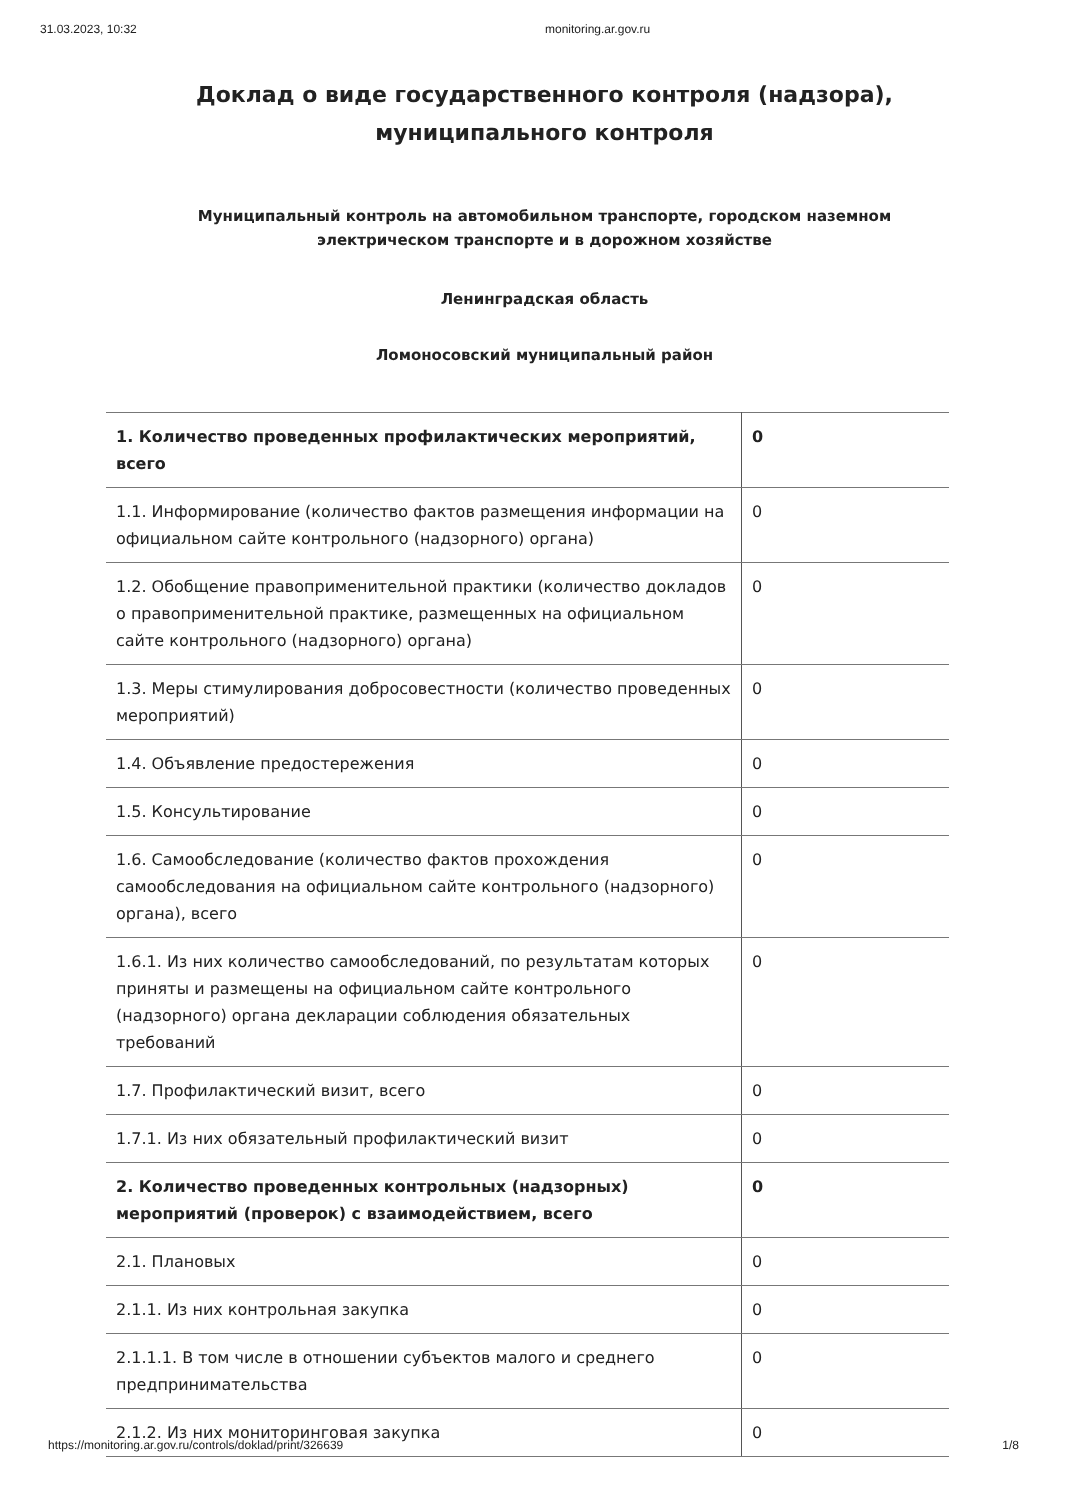31.03.2023, 10:32 monitoring.ar.gov.ru
Доклад о виде государственного контроля (надзора),
муниципального контроля
Муниципальный контроль на автомобильном транспорте, городском наземном
электрическом транспорте и в дорожном хозяйстве
Ленинградская область
Ломоносовский муниципальный район
| 1. Количество проведенных профилактических мероприятий, всего | 0 |
| 1.1. Информирование (количество фактов размещения информации на официальном сайте контрольного (надзорного) органа) | 0 |
| 1.2. Обобщение правоприменительной практики (количество докладов о правоприменительной практике, размещенных на официальном сайте контрольного (надзорного) органа) | 0 |
| 1.3. Меры стимулирования добросовестности (количество проведенных мероприятий) | 0 |
| 1.4. Объявление предостережения | 0 |
| 1.5. Консультирование | 0 |
| 1.6. Самообследование (количество фактов прохождения самообследования на официальном сайте контрольного (надзорного) органа), всего | 0 |
| 1.6.1. Из них количество самообследований, по результатам которых приняты и размещены на официальном сайте контрольного (надзорного) органа декларации соблюдения обязательных требований | 0 |
| 1.7. Профилактический визит, всего | 0 |
| 1.7.1. Из них обязательный профилактический визит | 0 |
| 2. Количество проведенных контрольных (надзорных) мероприятий (проверок) с взаимодействием, всего | 0 |
| 2.1. Плановых | 0 |
| 2.1.1. Из них контрольная закупка | 0 |
| 2.1.1.1. В том числе в отношении субъектов малого и среднего предпринимательства | 0 |
| 2.1.2. Из них мониторинговая закупка | 0 |
https://monitoring.ar.gov.ru/controls/doklad/print/326639 1/8